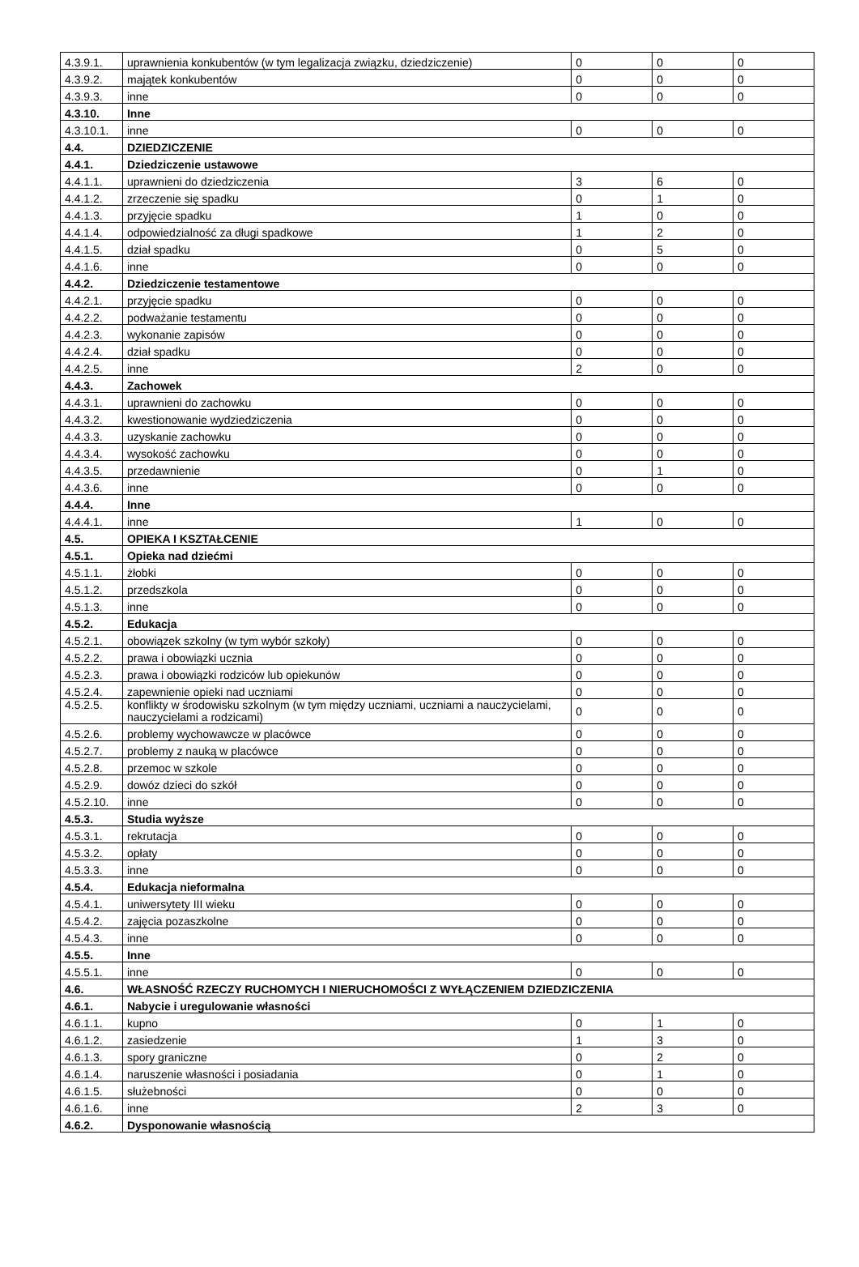| 4.3.9.1. | uprawnienia konkubentów (w tym legalizacja związku, dziedziczenie) | 0 | 0 | 0 |
| 4.3.9.2. | majątek konkubentów | 0 | 0 | 0 |
| 4.3.9.3. | inne | 0 | 0 | 0 |
| 4.3.10. | Inne | | | |
| 4.3.10.1. | inne | 0 | 0 | 0 |
| 4.4. | DZIEDZICZENIE | | | |
| 4.4.1. | Dziedziczenie ustawowe | | | |
| 4.4.1.1. | uprawnieni do dziedziczenia | 3 | 6 | 0 |
| 4.4.1.2. | zrzeczenie się spadku | 0 | 1 | 0 |
| 4.4.1.3. | przyjęcie spadku | 1 | 0 | 0 |
| 4.4.1.4. | odpowiedzialność za długi spadkowe | 1 | 2 | 0 |
| 4.4.1.5. | dział spadku | 0 | 5 | 0 |
| 4.4.1.6. | inne | 0 | 0 | 0 |
| 4.4.2. | Dziedziczenie testamentowe | | | |
| 4.4.2.1. | przyjęcie spadku | 0 | 0 | 0 |
| 4.4.2.2. | podważanie testamentu | 0 | 0 | 0 |
| 4.4.2.3. | wykonanie zapisów | 0 | 0 | 0 |
| 4.4.2.4. | dział spadku | 0 | 0 | 0 |
| 4.4.2.5. | inne | 2 | 0 | 0 |
| 4.4.3. | Zachowek | | | |
| 4.4.3.1. | uprawnieni do zachowku | 0 | 0 | 0 |
| 4.4.3.2. | kwestionowanie wydziedziczenia | 0 | 0 | 0 |
| 4.4.3.3. | uzyskanie zachowku | 0 | 0 | 0 |
| 4.4.3.4. | wysokość zachowku | 0 | 0 | 0 |
| 4.4.3.5. | przedawnienie | 0 | 1 | 0 |
| 4.4.3.6. | inne | 0 | 0 | 0 |
| 4.4.4. | Inne | | | |
| 4.4.4.1. | inne | 1 | 0 | 0 |
| 4.5. | OPIEKA I KSZTAŁCENIE | | | |
| 4.5.1. | Opieka nad dziećmi | | | |
| 4.5.1.1. | żłobki | 0 | 0 | 0 |
| 4.5.1.2. | przedszkola | 0 | 0 | 0 |
| 4.5.1.3. | inne | 0 | 0 | 0 |
| 4.5.2. | Edukacja | | | |
| 4.5.2.1. | obowiązek szkolny (w tym wybór szkoły) | 0 | 0 | 0 |
| 4.5.2.2. | prawa i obowiązki ucznia | 0 | 0 | 0 |
| 4.5.2.3. | prawa i obowiązki rodziców lub opiekunów | 0 | 0 | 0 |
| 4.5.2.4. | zapewnienie opieki nad uczniami | 0 | 0 | 0 |
| 4.5.2.5. | konflikty w środowisku szkolnym (w tym między uczniami, uczniami a nauczycielami, nauczycielami a rodzicami) | 0 | 0 | 0 |
| 4.5.2.6. | problemy wychowawcze w placówce | 0 | 0 | 0 |
| 4.5.2.7. | problemy z nauką w placówce | 0 | 0 | 0 |
| 4.5.2.8. | przemoc w szkole | 0 | 0 | 0 |
| 4.5.2.9. | dowóz dzieci do szkół | 0 | 0 | 0 |
| 4.5.2.10. | inne | 0 | 0 | 0 |
| 4.5.3. | Studia wyższe | | | |
| 4.5.3.1. | rekrutacja | 0 | 0 | 0 |
| 4.5.3.2. | opłaty | 0 | 0 | 0 |
| 4.5.3.3. | inne | 0 | 0 | 0 |
| 4.5.4. | Edukacja nieformalna | | | |
| 4.5.4.1. | uniwersytety III wieku | 0 | 0 | 0 |
| 4.5.4.2. | zajęcia pozaszkolne | 0 | 0 | 0 |
| 4.5.4.3. | inne | 0 | 0 | 0 |
| 4.5.5. | Inne | | | |
| 4.5.5.1. | inne | 0 | 0 | 0 |
| 4.6. | WŁASNOŚĆ RZECZY RUCHOMYCH I NIERUCHOMOŚCI Z WYŁĄCZENIEM DZIEDZICZENIA | | | |
| 4.6.1. | Nabycie i uregulowanie własności | | | |
| 4.6.1.1. | kupno | 0 | 1 | 0 |
| 4.6.1.2. | zasiedzenie | 1 | 3 | 0 |
| 4.6.1.3. | spory graniczne | 0 | 2 | 0 |
| 4.6.1.4. | naruszenie własności i posiadania | 0 | 1 | 0 |
| 4.6.1.5. | służebności | 0 | 0 | 0 |
| 4.6.1.6. | inne | 2 | 3 | 0 |
| 4.6.2. | Dysponowanie własnością | | | |